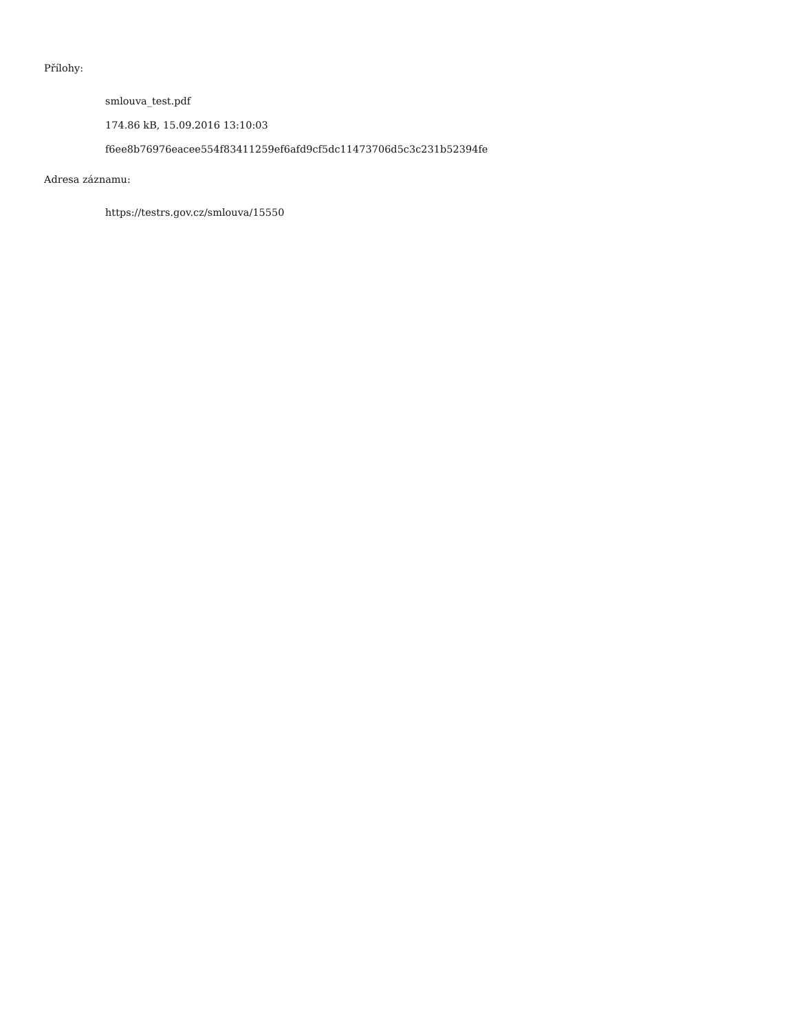Přílohy:
smlouva_test.pdf
174.86 kB, 15.09.2016 13:10:03
f6ee8b76976eacee554f83411259ef6afd9cf5dc11473706d5c3c231b52394fe
Adresa záznamu:
https://testrs.gov.cz/smlouva/15550